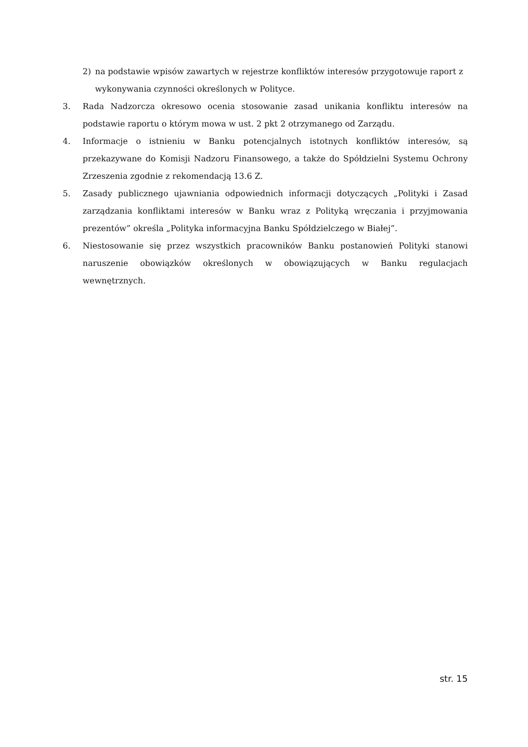2) na podstawie wpisów zawartych w rejestrze konfliktów interesów przygotowuje raport z wykonywania czynności określonych w Polityce.
3. Rada Nadzorcza okresowo ocenia stosowanie zasad unikania konfliktu interesów na podstawie raportu o którym mowa w ust. 2 pkt 2 otrzymanego od Zarządu.
4. Informacje o istnieniu w Banku potencjalnych istotnych konfliktów interesów, są przekazywane do Komisji Nadzoru Finansowego, a także do Spółdzielni Systemu Ochrony Zrzeszenia zgodnie z rekomendacją 13.6 Z.
5. Zasady publicznego ujawniania odpowiednich informacji dotyczących „Polityki i Zasad zarządzania konfliktami interesów w Banku wraz z Polityką wręczania i przyjmowania prezentów” określa „Polityka informacyjna Banku Spółdzielczego w Białej”.
6. Niestosowanie się przez wszystkich pracowników Banku postanowień Polityki stanowi naruszenie obowiązków określonych w obowiązujących w Banku regulacjach wewnętrznych.
str. 15